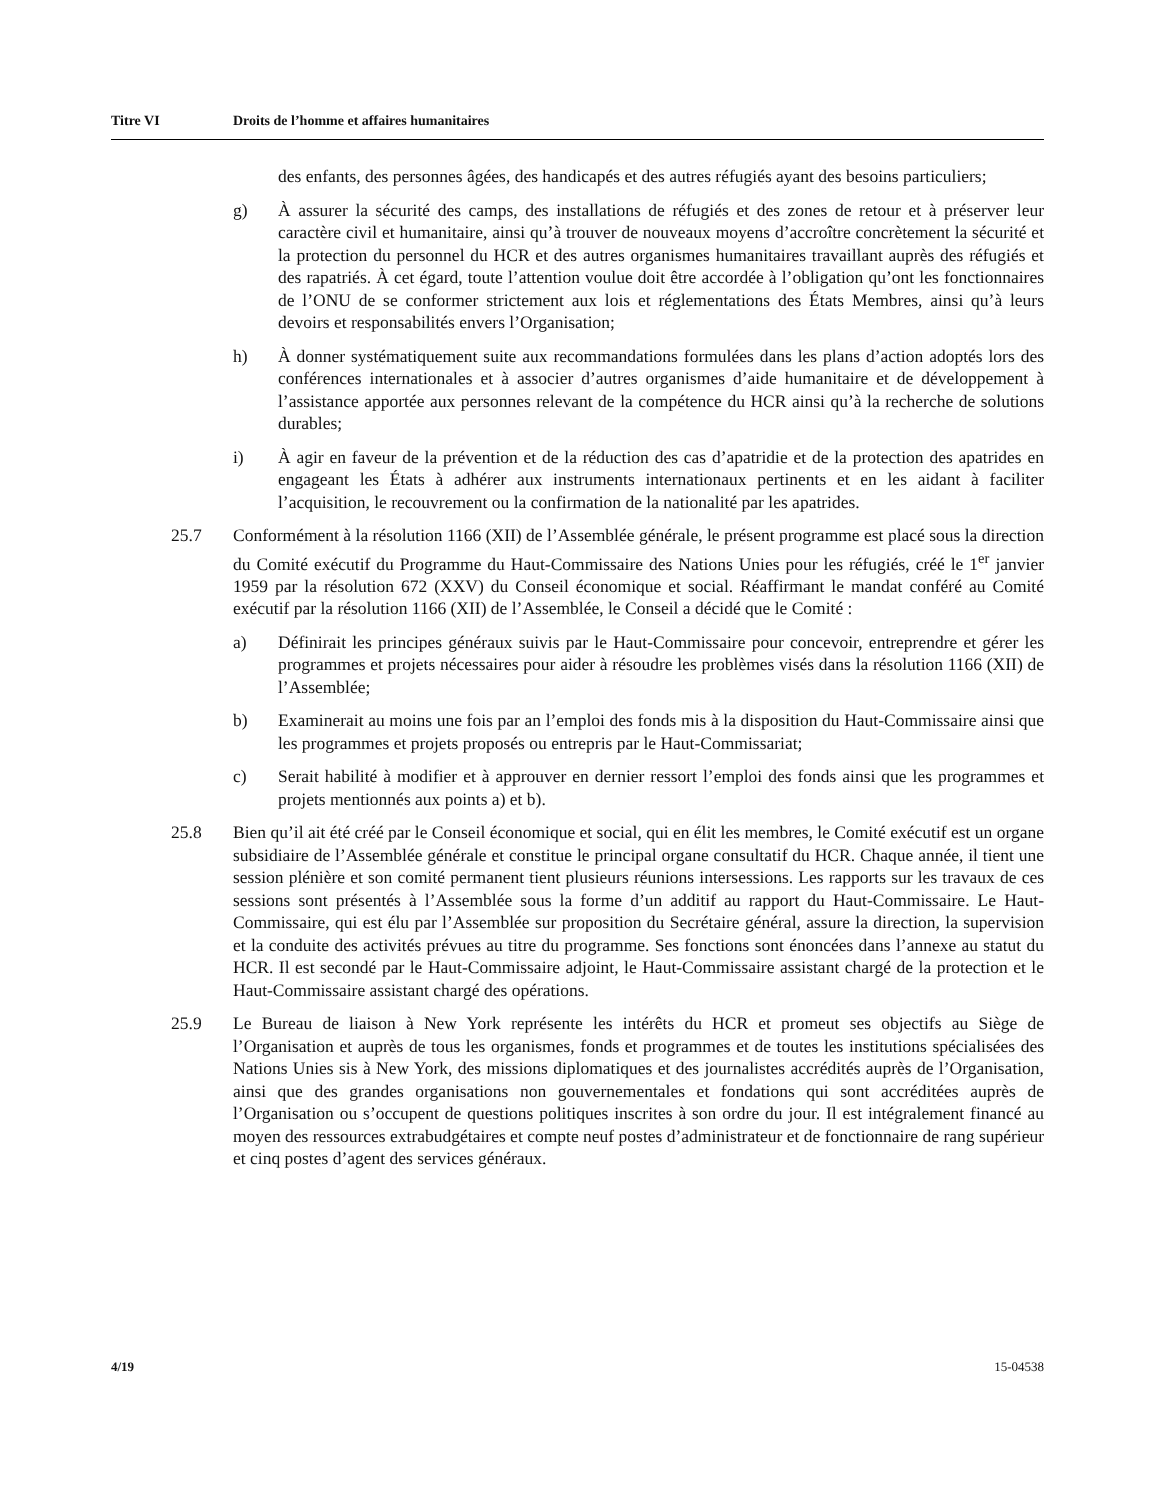Titre VI Droits de l’homme et affaires humanitaires
des enfants, des personnes âgées, des handicapés et des autres réfugiés ayant des besoins particuliers;
g) À assurer la sécurité des camps, des installations de réfugiés et des zones de retour et à préserver leur caractère civil et humanitaire, ainsi qu’à trouver de nouveaux moyens d’accroître concrètement la sécurité et la protection du personnel du HCR et des autres organismes humanitaires travaillant auprès des réfugiés et des rapatriés. À cet égard, toute l’attention voulue doit être accordée à l’obligation qu’ont les fonctionnaires de l’ONU de se conformer strictement aux lois et réglementations des États Membres, ainsi qu’à leurs devoirs et responsabilités envers l’Organisation;
h) À donner systématiquement suite aux recommandations formulées dans les plans d’action adoptés lors des conférences internationales et à associer d’autres organismes d’aide humanitaire et de développement à l’assistance apportée aux personnes relevant de la compétence du HCR ainsi qu’à la recherche de solutions durables;
i) À agir en faveur de la prévention et de la réduction des cas d’apatridie et de la protection des apatrides en engageant les États à adhérer aux instruments internationaux pertinents et en les aidant à faciliter l’acquisition, le recouvrement ou la confirmation de la nationalité par les apatrides.
25.7 Conformément à la résolution 1166 (XII) de l’Assemblée générale, le présent programme est placé sous la direction du Comité exécutif du Programme du Haut-Commissaire des Nations Unies pour les réfugiés, créé le 1<sup>er</sup> janvier 1959 par la résolution 672 (XXV) du Conseil économique et social. Réaffirmant le mandat conféré au Comité exécutif par la résolution 1166 (XII) de l’Assemblée, le Conseil a décidé que le Comité :
a) Définirait les principes généraux suivis par le Haut-Commissaire pour concevoir, entreprendre et gérer les programmes et projets nécessaires pour aider à résoudre les problèmes visés dans la résolution 1166 (XII) de l’Assemblée;
b) Examinerait au moins une fois par an l’emploi des fonds mis à la disposition du Haut-Commissaire ainsi que les programmes et projets proposés ou entrepris par le Haut-Commissariat;
c) Serait habilité à modifier et à approuver en dernier ressort l’emploi des fonds ainsi que les programmes et projets mentionnés aux points a) et b).
25.8 Bien qu’il ait été créé par le Conseil économique et social, qui en élit les membres, le Comité exécutif est un organe subsidiaire de l’Assemblée générale et constitue le principal organe consultatif du HCR. Chaque année, il tient une session plénière et son comité permanent tient plusieurs réunions intersessions. Les rapports sur les travaux de ces sessions sont présentés à l’Assemblée sous la forme d’un additif au rapport du Haut-Commissaire. Le Haut-Commissaire, qui est élu par l’Assemblée sur proposition du Secrétaire général, assure la direction, la supervision et la conduite des activités prévues au titre du programme. Ses fonctions sont énoncées dans l’annexe au statut du HCR. Il est secondé par le Haut-Commissaire adjoint, le Haut-Commissaire assistant chargé de la protection et le Haut-Commissaire assistant chargé des opérations.
25.9 Le Bureau de liaison à New York représente les intérêts du HCR et promeut ses objectifs au Siège de l’Organisation et auprès de tous les organismes, fonds et programmes et de toutes les institutions spécialisées des Nations Unies sis à New York, des missions diplomatiques et des journalistes accrédités auprès de l’Organisation, ainsi que des grandes organisations non gouvernementales et fondations qui sont accréditées auprès de l’Organisation ou s’occupent de questions politiques inscrites à son ordre du jour. Il est intégralement financé au moyen des ressources extrabudgétaires et compte neuf postes d’administrateur et de fonctionnaire de rang supérieur et cinq postes d’agent des services généraux.
4/19 15-04538